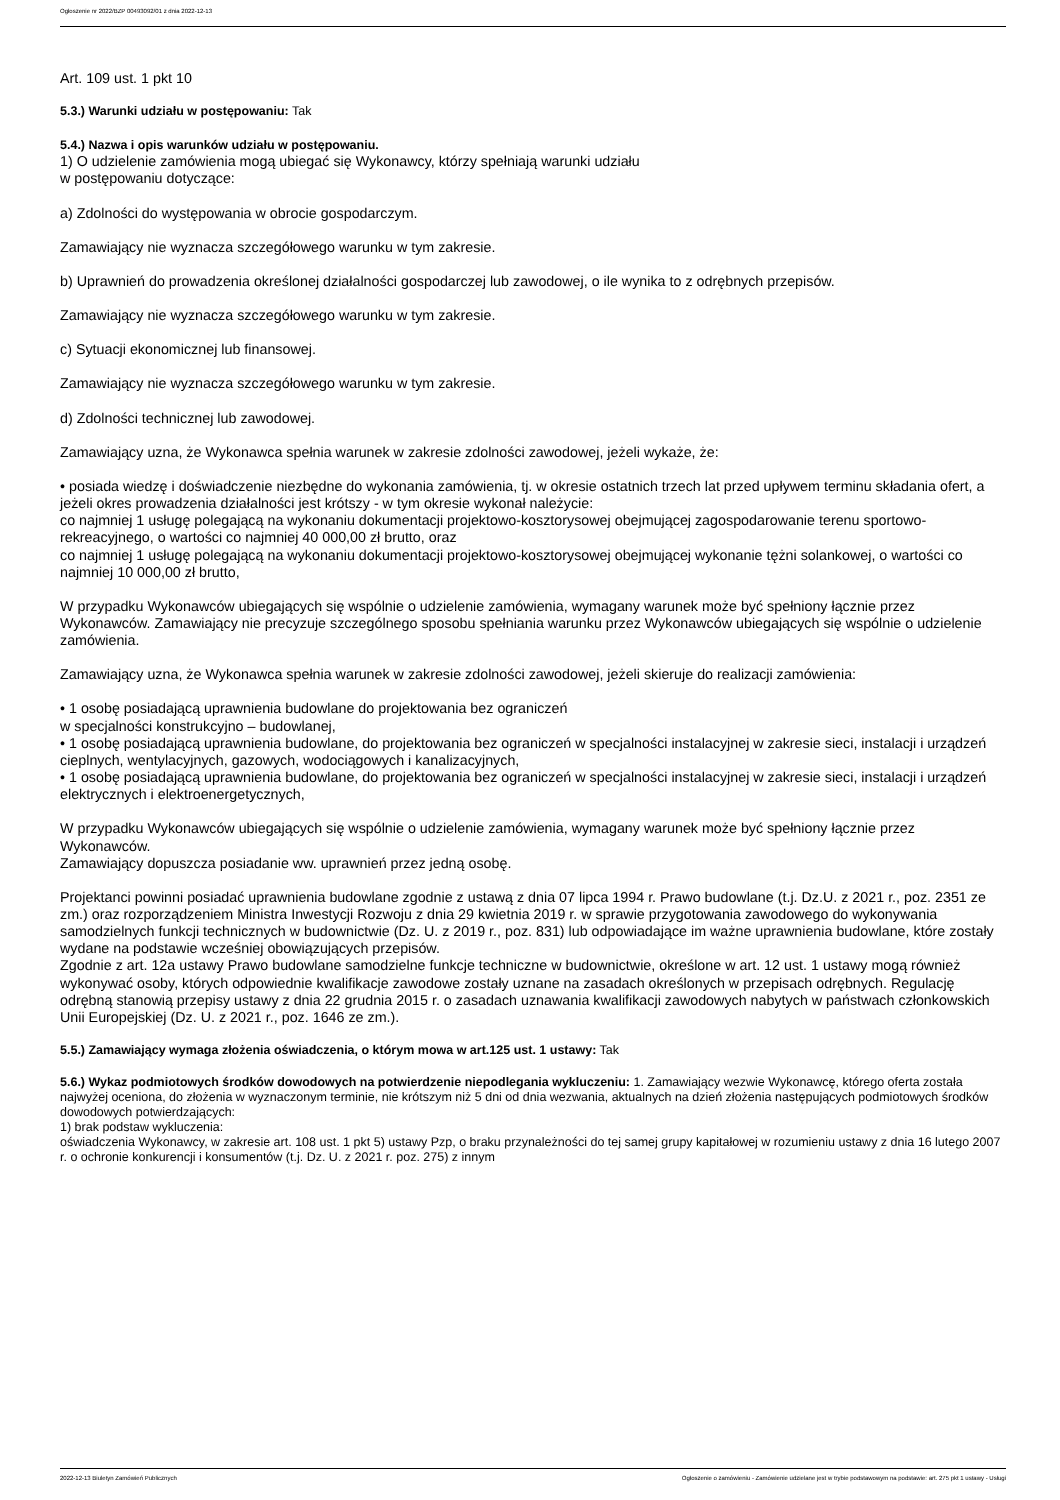Ogłoszenie nr 2022/BZP 00493092/01 z dnia 2022-12-13
Art. 109 ust. 1 pkt 10
5.3.) Warunki udziału w postępowaniu: Tak
5.4.) Nazwa i opis warunków udziału w postępowaniu.
1) O udzielenie zamówienia mogą ubiegać się Wykonawcy, którzy spełniają warunki udziału
w postępowaniu dotyczące:
a) Zdolności do występowania w obrocie gospodarczym.
Zamawiający nie wyznacza szczegółowego warunku w tym zakresie.
b) Uprawnień do prowadzenia określonej działalności gospodarczej lub zawodowej, o ile wynika to z odrębnych przepisów.
Zamawiający nie wyznacza szczegółowego warunku w tym zakresie.
c) Sytuacji ekonomicznej lub finansowej.
Zamawiający nie wyznacza szczegółowego warunku w tym zakresie.
d) Zdolności technicznej lub zawodowej.
Zamawiający uzna, że Wykonawca spełnia warunek w zakresie zdolności zawodowej, jeżeli wykaże, że:
• posiada wiedzę i doświadczenie niezbędne do wykonania zamówienia, tj. w okresie ostatnich trzech lat przed upływem terminu składania ofert, a jeżeli okres prowadzenia działalności jest krótszy - w tym okresie wykonał należycie:
co najmniej 1 usługę polegającą na wykonaniu dokumentacji projektowo-kosztorysowej obejmującej zagospodarowanie terenu sportowo-rekreacyjnego, o wartości co najmniej 40 000,00 zł brutto, oraz
co najmniej 1 usługę polegającą na wykonaniu dokumentacji projektowo-kosztorysowej obejmującej wykonanie tężni solankowej, o wartości co najmniej 10 000,00 zł brutto,
W przypadku Wykonawców ubiegających się wspólnie o udzielenie zamówienia, wymagany warunek może być spełniony łącznie przez Wykonawców. Zamawiający nie precyzuje szczególnego sposobu spełniania warunku przez Wykonawców ubiegających się wspólnie o udzielenie zamówienia.
Zamawiający uzna, że Wykonawca spełnia warunek w zakresie zdolności zawodowej, jeżeli skieruje do realizacji zamówienia:
• 1 osobę posiadającą uprawnienia budowlane do projektowania bez ograniczeń
w specjalności konstrukcyjno – budowlanej,
• 1 osobę posiadającą uprawnienia budowlane, do projektowania bez ograniczeń w specjalności instalacyjnej w zakresie sieci, instalacji i urządzeń cieplnych, wentylacyjnych, gazowych, wodociągowych i kanalizacyjnych,
• 1 osobę posiadającą uprawnienia budowlane, do projektowania bez ograniczeń w specjalności instalacyjnej w zakresie sieci, instalacji i urządzeń elektrycznych i elektroenergetycznych,
W przypadku Wykonawców ubiegających się wspólnie o udzielenie zamówienia, wymagany warunek może być spełniony łącznie przez Wykonawców.
Zamawiający dopuszcza posiadanie ww. uprawnień przez jedną osobę.
Projektanci powinni posiadać uprawnienia budowlane zgodnie z ustawą z dnia 07 lipca 1994 r. Prawo budowlane (t.j. Dz.U. z 2021 r., poz. 2351 ze zm.) oraz rozporządzeniem Ministra Inwestycji Rozwoju z dnia 29 kwietnia 2019 r. w sprawie przygotowania zawodowego do wykonywania samodzielnych funkcji technicznych w budownictwie (Dz. U. z 2019 r., poz. 831) lub odpowiadające im ważne uprawnienia budowlane, które zostały wydane na podstawie wcześniej obowiązujących przepisów.
Zgodnie z art. 12a ustawy Prawo budowlane samodzielne funkcje techniczne w budownictwie, określone w art. 12 ust. 1 ustawy mogą również wykonywać osoby, których odpowiednie kwalifikacje zawodowe zostały uznane na zasadach określonych w przepisach odrębnych. Regulację odrębną stanowią przepisy ustawy z dnia 22 grudnia 2015 r. o zasadach uznawania kwalifikacji zawodowych nabytych w państwach członkowskich Unii Europejskiej (Dz. U. z 2021 r., poz. 1646 ze zm.).
5.5.) Zamawiający wymaga złożenia oświadczenia, o którym mowa w art.125 ust. 1 ustawy: Tak
5.6.) Wykaz podmiotowych środków dowodowych na potwierdzenie niepodlegania wykluczeniu: 1. Zamawiający wezwie Wykonawcę, którego oferta została najwyżej oceniona, do złożenia w wyznaczonym terminie, nie krótszym niż 5 dni od dnia wezwania, aktualnych na dzień złożenia następujących podmiotowych środków dowodowych potwierdzających:
1) brak podstaw wykluczenia:
oświadczenia Wykonawcy, w zakresie art. 108 ust. 1 pkt 5) ustawy Pzp, o braku przynależności do tej samej grupy kapitałowej w rozumieniu ustawy z dnia 16 lutego 2007 r. o ochronie konkurencji i konsumentów (t.j. Dz. U. z 2021 r. poz. 275) z innym
2022-12-13 Biuletyn Zamówień Publicznych Ogłoszenie o zamówieniu - Zamówienie udzielane jest w trybie podstawowym na podstawie: art. 275 pkt 1 ustawy - Usługi